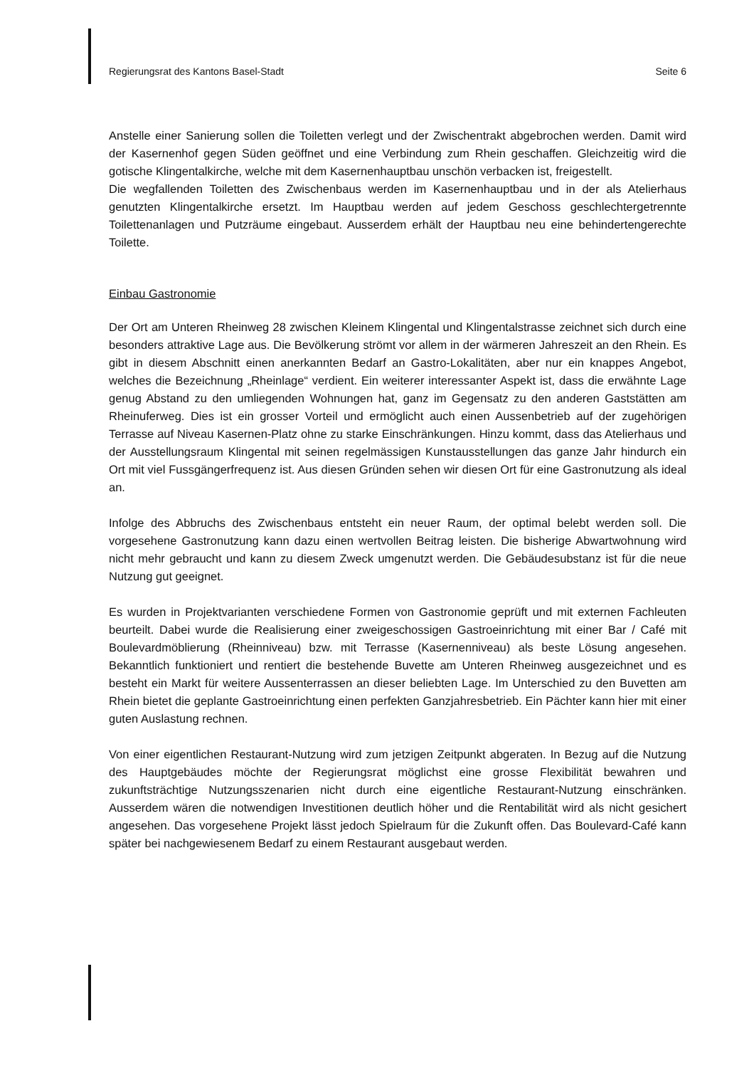Regierungsrat des Kantons Basel-Stadt Seite 6
Anstelle einer Sanierung sollen die Toiletten verlegt und der Zwischentrakt abgebrochen werden. Damit wird der Kasernenhof gegen Süden geöffnet und eine Verbindung zum Rhein geschaffen. Gleichzeitig wird die gotische Klingentalkirche, welche mit dem Kasernenhauptbau unschön verbacken ist, freigestellt.
Die wegfallenden Toiletten des Zwischenbaus werden im Kasernenhauptbau und in der als Atelierhaus genutzten Klingentalkirche ersetzt. Im Hauptbau werden auf jedem Geschoss geschlechtergetrennte Toilettenanlagen und Putzräume eingebaut. Ausserdem erhält der Hauptbau neu eine behindertengerechte Toilette.
Einbau Gastronomie
Der Ort am Unteren Rheinweg 28 zwischen Kleinem Klingental und Klingentalstrasse zeichnet sich durch eine besonders attraktive Lage aus. Die Bevölkerung strömt vor allem in der wärmeren Jahreszeit an den Rhein. Es gibt in diesem Abschnitt einen anerkannten Bedarf an Gastro-Lokalitäten, aber nur ein knappes Angebot, welches die Bezeichnung „Rheinlage“ verdient. Ein weiterer interessanter Aspekt ist, dass die erwähnte Lage genug Abstand zu den umliegenden Wohnungen hat, ganz im Gegensatz zu den anderen Gaststätten am Rheinuferweg. Dies ist ein grosser Vorteil und ermöglicht auch einen Aussenbetrieb auf der zugehörigen Terrasse auf Niveau Kasernen-Platz ohne zu starke Einschränkungen. Hinzu kommt, dass das Atelierhaus und der Ausstellungsraum Klingental mit seinen regelmässigen Kunstausstellungen das ganze Jahr hindurch ein Ort mit viel Fussgängerfrequenz ist. Aus diesen Gründen sehen wir diesen Ort für eine Gastronutzung als ideal an.
Infolge des Abbruchs des Zwischenbaus entsteht ein neuer Raum, der optimal belebt werden soll. Die vorgesehene Gastronutzung kann dazu einen wertvollen Beitrag leisten. Die bisherige Abwartwohnung wird nicht mehr gebraucht und kann zu diesem Zweck umgenutzt werden. Die Gebäudesubstanz ist für die neue Nutzung gut geeignet.
Es wurden in Projektvarianten verschiedene Formen von Gastronomie geprüft und mit externen Fachleuten beurteilt. Dabei wurde die Realisierung einer zweigeschossigen Gastroeinrichtung mit einer Bar / Café mit Boulevardmöblierung (Rheinniveau) bzw. mit Terrasse (Kasernenniveau) als beste Lösung angesehen. Bekanntlich funktioniert und rentiert die bestehende Buvette am Unteren Rheinweg ausgezeichnet und es besteht ein Markt für weitere Aussenterrassen an dieser beliebten Lage. Im Unterschied zu den Buvetten am Rhein bietet die geplante Gastroeinrichtung einen perfekten Ganzjahresbetrieb. Ein Pächter kann hier mit einer guten Auslastung rechnen.
Von einer eigentlichen Restaurant-Nutzung wird zum jetzigen Zeitpunkt abgeraten. In Bezug auf die Nutzung des Hauptgebäudes möchte der Regierungsrat möglichst eine grosse Flexibilität bewahren und zukunftsträchtige Nutzungsszenarien nicht durch eine eigentliche Restaurant-Nutzung einschränken. Ausserdem wären die notwendigen Investitionen deutlich höher und die Rentabilität wird als nicht gesichert angesehen. Das vorgesehene Projekt lässt jedoch Spielraum für die Zukunft offen. Das Boulevard-Café kann später bei nachgewiesenem Bedarf zu einem Restaurant ausgebaut werden.